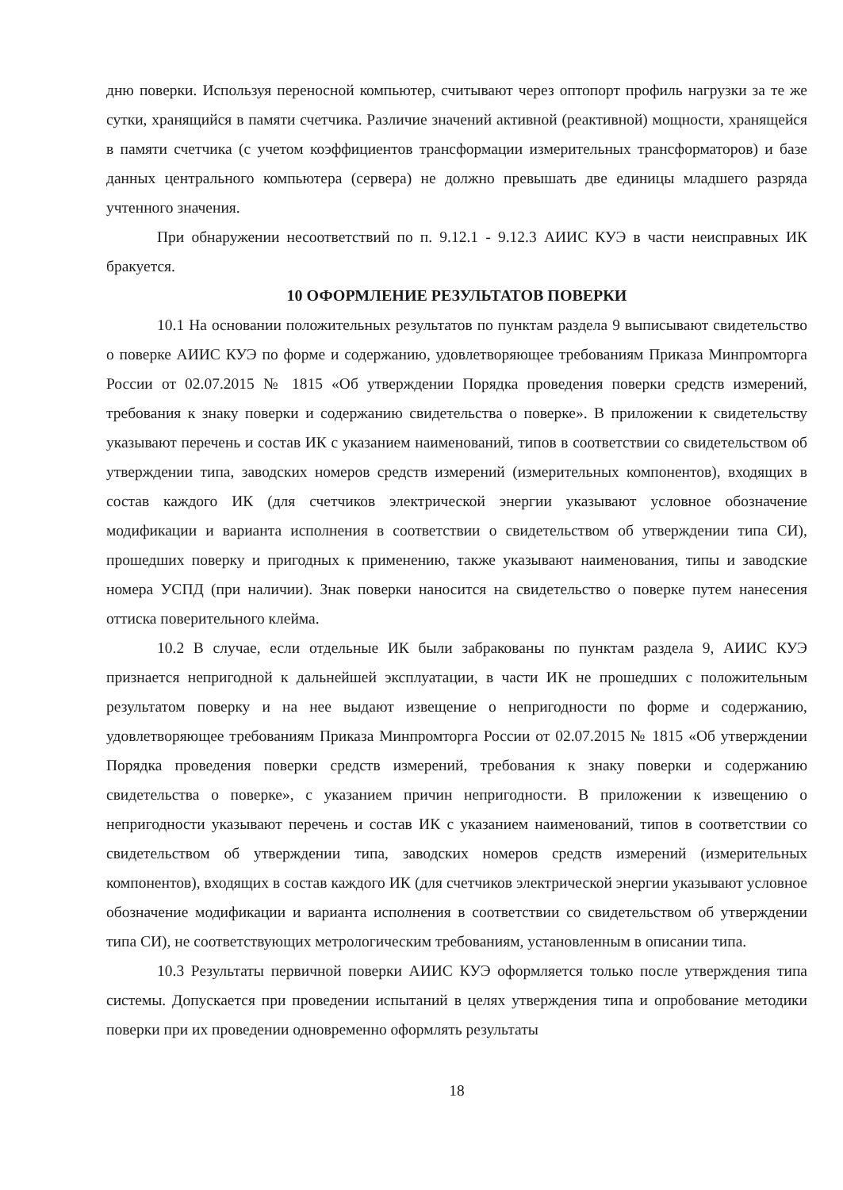дню поверки. Используя переносной компьютер, считывают через оптопорт профиль нагрузки за те же сутки, хранящийся в памяти счетчика. Различие значений активной (реактивной) мощности, хранящейся в памяти счетчика (с учетом коэффициентов трансформации измерительных трансформаторов) и базе данных центрального компьютера (сервера) не должно превышать две единицы младшего разряда учтенного значения.
При обнаружении несоответствий по п. 9.12.1 - 9.12.3 АИИС КУЭ в части неисправных ИК бракуется.
10 ОФОРМЛЕНИЕ РЕЗУЛЬТАТОВ ПОВЕРКИ
10.1 На основании положительных результатов по пунктам раздела 9 выписывают свидетельство о поверке АИИС КУЭ по форме и содержанию, удовлетворяющее требованиям Приказа Минпромторга России от 02.07.2015 № 1815 «Об утверждении Порядка проведения поверки средств измерений, требования к знаку поверки и содержанию свидетельства о поверке». В приложении к свидетельству указывают перечень и состав ИК с указанием наименований, типов в соответствии со свидетельством об утверждении типа, заводских номеров средств измерений (измерительных компонентов), входящих в состав каждого ИК (для счетчиков электрической энергии указывают условное обозначение модификации и варианта исполнения в соответствии о свидетельством об утверждении типа СИ), прошедших поверку и пригодных к применению, также указывают наименования, типы и заводские номера УСПД (при наличии). Знак поверки наносится на свидетельство о поверке путем нанесения оттиска поверительного клейма.
10.2 В случае, если отдельные ИК были забракованы по пунктам раздела 9, АИИС КУЭ признается непригодной к дальнейшей эксплуатации, в части ИК не прошедших с положительным результатом поверку и на нее выдают извещение о непригодности по форме и содержанию, удовлетворяющее требованиям Приказа Минпромторга России от 02.07.2015 № 1815 «Об утверждении Порядка проведения поверки средств измерений, требования к знаку поверки и содержанию свидетельства о поверке», с указанием причин непригодности. В приложении к извещению о непригодности указывают перечень и состав ИК с указанием наименований, типов в соответствии со свидетельством об утверждении типа, заводских номеров средств измерений (измерительных компонентов), входящих в состав каждого ИК (для счетчиков электрической энергии указывают условное обозначение модификации и варианта исполнения в соответствии со свидетельством об утверждении типа СИ), не соответствующих метрологическим требованиям, установленным в описании типа.
10.3 Результаты первичной поверки АИИС КУЭ оформляется только после утверждения типа системы. Допускается при проведении испытаний в целях утверждения типа и опробование методики поверки при их проведении одновременно оформлять результаты
18